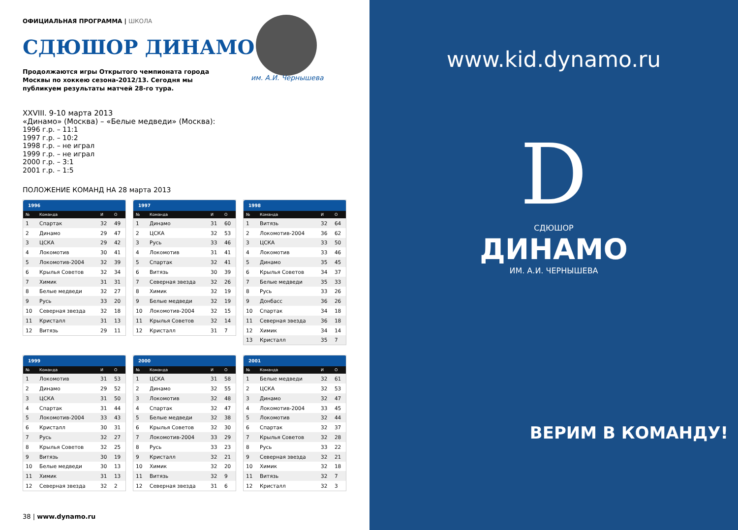ОФИЦИАЛЬНАЯ ПРОГРАММА | ШКОЛА
СДЮШОР ДИНАМО
Продолжаются игры Открытого чемпионата города Москвы по хоккею сезона-2012/13. Сегодня мы публикуем результаты матчей 28-го тура.
им. А.И. Чернышева
XXVIII. 9-10 марта 2013
«Динамо» (Москва) – «Белые медведи» (Москва):
1996 г.р. – 11:1
1997 г.р. – 10:2
1998 г.р. – не играл
1999 г.р. – не играл
2000 г.р. – 3:1
2001 г.р. – 1:5
ПОЛОЖЕНИЕ КОМАНД НА 28 марта 2013
| 1996 | | | |
| --- | --- | --- | --- |
| № | Команда | И | О |
| 1 | Спартак | 32 | 49 |
| 2 | Динамо | 29 | 47 |
| 3 | ЦСКА | 29 | 42 |
| 4 | Локомотив | 30 | 41 |
| 5 | Локомотив-2004 | 32 | 39 |
| 6 | Крылья Советов | 32 | 34 |
| 7 | Химик | 31 | 31 |
| 8 | Белые медведи | 32 | 27 |
| 9 | Русь | 33 | 20 |
| 10 | Северная звезда | 32 | 18 |
| 11 | Кристалл | 31 | 13 |
| 12 | Витязь | 29 | 11 |
| 1997 | | | |
| --- | --- | --- | --- |
| № | Команда | И | О |
| 1 | Динамо | 31 | 60 |
| 2 | ЦСКА | 32 | 53 |
| 3 | Русь | 33 | 46 |
| 4 | Локомотив | 31 | 41 |
| 5 | Спартак | 32 | 41 |
| 6 | Витязь | 30 | 39 |
| 7 | Северная звезда | 32 | 26 |
| 8 | Химик | 32 | 19 |
| 9 | Белые медведи | 32 | 19 |
| 10 | Локомотив-2004 | 32 | 15 |
| 11 | Крылья Советов | 32 | 14 |
| 12 | Кристалл | 31 | 7 |
| 1998 | | | |
| --- | --- | --- | --- |
| № | Команда | И | О |
| 1 | Витязь | 32 | 64 |
| 2 | Локомотив-2004 | 36 | 62 |
| 3 | ЦСКА | 33 | 50 |
| 4 | Локомотив | 33 | 46 |
| 5 | Динамо | 35 | 45 |
| 6 | Крылья Советов | 34 | 37 |
| 7 | Белые медведи | 35 | 33 |
| 8 | Русь | 33 | 26 |
| 9 | Донбасс | 36 | 26 |
| 10 | Спартак | 34 | 18 |
| 11 | Северная звезда | 36 | 18 |
| 12 | Химик | 34 | 14 |
| 13 | Кристалл | 35 | 7 |
| 1999 | | | |
| --- | --- | --- | --- |
| № | Команда | И | О |
| 1 | Локомотив | 31 | 53 |
| 2 | Динамо | 29 | 52 |
| 3 | ЦСКА | 31 | 50 |
| 4 | Спартак | 31 | 44 |
| 5 | Локомотив-2004 | 33 | 43 |
| 6 | Кристалл | 30 | 31 |
| 7 | Русь | 32 | 27 |
| 8 | Крылья Советов | 32 | 25 |
| 9 | Витязь | 30 | 19 |
| 10 | Белые медведи | 30 | 13 |
| 11 | Химик | 31 | 13 |
| 12 | Северная звезда | 32 | 2 |
| 2000 | | | |
| --- | --- | --- | --- |
| № | Команда | И | О |
| 1 | ЦСКА | 31 | 58 |
| 2 | Динамо | 32 | 55 |
| 3 | Локомотив | 32 | 48 |
| 4 | Спартак | 32 | 47 |
| 5 | Белые медведи | 32 | 38 |
| 6 | Крылья Советов | 32 | 30 |
| 7 | Локомотив-2004 | 33 | 29 |
| 8 | Русь | 33 | 23 |
| 9 | Кристалл | 32 | 21 |
| 10 | Химик | 32 | 20 |
| 11 | Витязь | 32 | 9 |
| 12 | Северная звезда | 31 | 6 |
| 2001 | | | |
| --- | --- | --- | --- |
| № | Команда | И | О |
| 1 | Белые медведи | 32 | 61 |
| 2 | ЦСКА | 32 | 53 |
| 3 | Динамо | 32 | 47 |
| 4 | Локомотив-2004 | 33 | 45 |
| 5 | Локомотив | 32 | 44 |
| 6 | Спартак | 32 | 37 |
| 7 | Крылья Советов | 32 | 28 |
| 8 | Русь | 33 | 22 |
| 9 | Северная звезда | 32 | 21 |
| 10 | Химик | 32 | 18 |
| 11 | Витязь | 32 | 7 |
| 12 | Кристалл | 32 | 3 |
38 | www.dynamo.ru
www.kid.dynamo.ru
D
СДЮШОР
ДИНАМО
ИМ. А.И. ЧЕРНЫШЕВА
ВЕРИМ В КОМАНДУ!